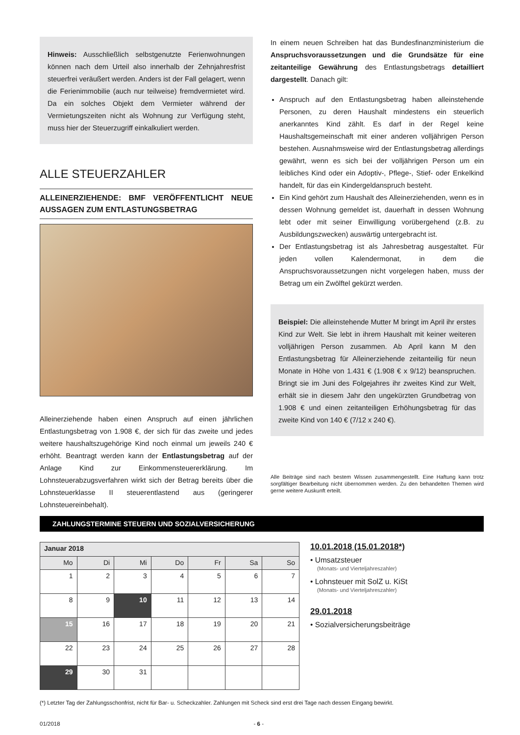Hinweis: Ausschließlich selbstgenutzte Ferienwohnungen können nach dem Urteil also innerhalb der Zehnjahresfrist steuerfrei veräußert werden. Anders ist der Fall gelagert, wenn die Ferienimmobilie (auch nur teilweise) fremdvermietet wird. Da ein solches Objekt dem Vermieter während der Vermietungszeiten nicht als Wohnung zur Verfügung steht, muss hier der Steuerzugriff einkalkuliert werden.
ALLE STEUERZAHLER
ALLEINERZIEHENDE: BMF VERÖFFENTLICHT NEUE AUSSAGEN ZUM ENTLASTUNGSBETRAG
Alleinerziehende haben einen Anspruch auf einen jährlichen Entlastungsbetrag von 1.908 €, der sich für das zweite und jedes weitere haushaltszugehörige Kind noch einmal um jeweils 240 € erhöht. Beantragt werden kann der Entlastungsbetrag auf der Anlage Kind zur Einkommensteuererklärung. Im Lohnsteuerabzugsverfahren wirkt sich der Betrag bereits über die Lohnsteuerklasse II steuerentlastend aus (geringerer Lohnsteuereinbehalt).
In einem neuen Schreiben hat das Bundesfinanzministerium die Anspruchsvoraussetzungen und die Grundsätze für eine zeitanteilige Gewährung des Entlastungsbetrags detailliert dargestellt. Danach gilt:
Anspruch auf den Entlastungsbetrag haben alleinstehende Personen, zu deren Haushalt mindestens ein steuerlich anerkanntes Kind zählt. Es darf in der Regel keine Haushaltsgemeinschaft mit einer anderen volljährigen Person bestehen. Ausnahmsweise wird der Entlastungsbetrag allerdings gewährt, wenn es sich bei der volljährigen Person um ein leibliches Kind oder ein Adoptiv-, Pflege-, Stief- oder Enkelkind handelt, für das ein Kindergeldanspruch besteht.
Ein Kind gehört zum Haushalt des Alleinerziehenden, wenn es in dessen Wohnung gemeldet ist, dauerhaft in dessen Wohnung lebt oder mit seiner Einwilligung vorübergehend (z.B. zu Ausbildungszwecken) auswärtig untergebracht ist.
Der Entlastungsbetrag ist als Jahresbetrag ausgestaltet. Für jeden vollen Kalendermonat, in dem die Anspruchsvoraussetzungen nicht vorgelegen haben, muss der Betrag um ein Zwölftel gekürzt werden.
Beispiel: Die alleinstehende Mutter M bringt im April ihr erstes Kind zur Welt. Sie lebt in ihrem Haushalt mit keiner weiteren volljährigen Person zusammen. Ab April kann M den Entlastungsbetrag für Alleinerziehende zeitanteilig für neun Monate in Höhe von 1.431 € (1.908 € x 9/12) beanspruchen. Bringt sie im Juni des Folgejahres ihr zweites Kind zur Welt, erhält sie in diesem Jahr den ungekürzten Grundbetrag von 1.908 € und einen zeitanteiligen Erhöhungsbetrag für das zweite Kind von 140 € (7/12 x 240 €).
Alle Beiträge sind nach bestem Wissen zusammengestellt. Eine Haftung kann trotz sorgfältiger Bearbeitung nicht übernommen werden. Zu den behandelten Themen wird gerne weitere Auskunft erteilt.
ZAHLUNGSTERMINE STEUERN UND SOZIALVERSICHERUNG
| Januar 2018 | | | | | | |
| --- | --- | --- | --- | --- | --- | --- |
| Mo | Di | Mi | Do | Fr | Sa | So |
| 1 | 2 | 3 | 4 | 5 | 6 | 7 |
| 8 | 9 | 10 | 11 | 12 | 13 | 14 |
| 15 | 16 | 17 | 18 | 19 | 20 | 21 |
| 22 | 23 | 24 | 25 | 26 | 27 | 28 |
| 29 | 30 | 31 | | | | |
10.01.2018 (15.01.2018*)
• Umsatzsteuer
(Monats- und Vierteljahreszahler)
• Lohnsteuer mit SolZ u. KiSt
(Monats- und Vierteljahreszahler)
29.01.2018
• Sozialversicherungsbeiträge
(*) Letzter Tag der Zahlungsschonfrist, nicht für Bar- u. Scheckzahler. Zahlungen mit Scheck sind erst drei Tage nach dessen Eingang bewirkt.
01/2018 - 6 -